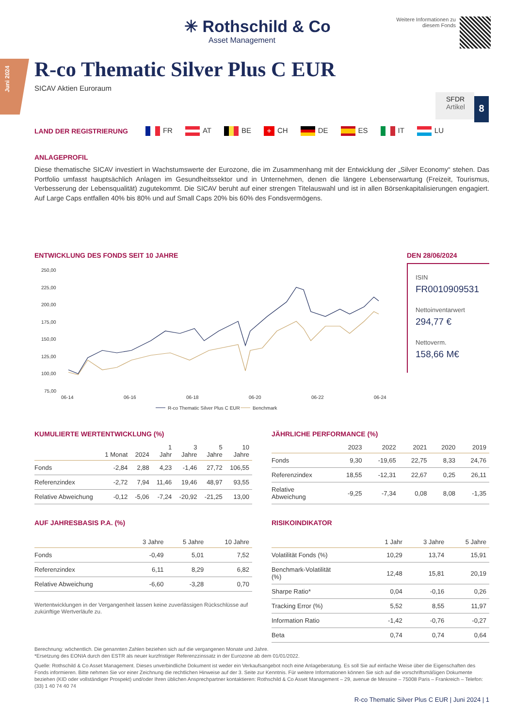Juni 2024
✳ Rothschild & Co
Asset Management
Weitere Informationen zu
diesem Fonds
R-co Thematic Silver Plus C EUR
SICAV Aktien Euroraum
SFDR
Artikel
8
LAND DER REGISTRIERUNG FR AT BE + CH DE ES IT LU
ANLAGEPROFIL
Diese thematische SICAV investiert in Wachstumswerte der Eurozone, die im Zusammenhang mit der Entwicklung der „Silver Economy“ stehen. Das Portfolio umfasst hauptsächlich Anlagen im Gesundheitssektor und in Unternehmen, denen die längere Lebenserwartung (Freizeit, Tourismus, Verbesserung der Lebensqualität) zugutekommt. Die SICAV beruht auf einer strengen Titelauswahl und ist in allen Börsenkapitalisierungen engagiert. Auf Large Caps entfallen 40% bis 80% und auf Small Caps 20% bis 60% des Fondsvermögens.
ENTWICKLUNG DES FONDS SEIT 10 JAHRE
250,00
225,00
200,00
175,00
150,00
125,00
100,00
75,00
06-14
06-16
06-18
06-20
06-22
06-24
R-co Thematic Silver Plus C EUR
Benchmark
DEN 28/06/2024
ISIN
FR0010909531
Nettoinventarwert
294,77 €
Nettoverm.
158,66 M€
KUMULIERTE WERTENTWICKLUNG (%)
| | 1 Monat | 2024 | 1 Jahr | 3 Jahre | 5 Jahre | 10 Jahre |
| --- | --- | --- | --- | --- | --- | --- |
| Fonds | -2,84 | 2,88 | 4,23 | -1,46 | 27,72 | 106,55 |
| Referenzindex | -2,72 | 7,94 | 11,46 | 19,46 | 48,97 | 93,55 |
| Relative Abweichung | -0,12 | -5,06 | -7,24 | -20,92 | -21,25 | 13,00 |
JÄHRLICHE PERFORMANCE (%)
| | 2023 | 2022 | 2021 | 2020 | 2019 |
| --- | --- | --- | --- | --- | --- |
| Fonds | 9,30 | -19,65 | 22,75 | 8,33 | 24,76 |
| Referenzindex | 18,55 | -12,31 | 22,67 | 0,25 | 26,11 |
| Relative Abweichung | -9,25 | -7,34 | 0,08 | 8,08 | -1,35 |
AUF JAHRESBASIS P.A. (%)
| | 3 Jahre | 5 Jahre | 10 Jahre |
| --- | --- | --- | --- |
| Fonds | -0,49 | 5,01 | 7,52 |
| Referenzindex | 6,11 | 8,29 | 6,82 |
| Relative Abweichung | -6,60 | -3,28 | 0,70 |
Wertentwicklungen in der Vergangenheit lassen keine zuverlässigen Rückschlüsse auf zukünftige Wertverläufe zu.
RISIKOINDIKATOR
| | 1 Jahr | 3 Jahre | 5 Jahre |
| --- | --- | --- | --- |
| Volatilität Fonds (%) | 10,29 | 13,74 | 15,91 |
| Benchmark-Volatilität (%) | 12,48 | 15,81 | 20,19 |
| Sharpe Ratio* | 0,04 | -0,16 | 0,26 |
| Tracking Error (%) | 5,52 | 8,55 | 11,97 |
| Information Ratio | -1,42 | -0,76 | -0,27 |
| Beta | 0,74 | 0,74 | 0,64 |
Berechnung: wöchentlich. Die genannten Zahlen beziehen sich auf die vergangenen Monate und Jahre.
*Ersetzung des EONIA durch den ESTR als neuer kurzfristiger Referenzzinssatz in der Eurozone ab dem 01/01/2022.
Quelle: Rothschild & Co Asset Management. Dieses unverbindliche Dokument ist weder ein Verkaufsangebot noch eine Anlageberatung. Es soll Sie auf einfache Weise über die Eigenschaften des Fonds informieren. Bitte nehmen Sie vor einer Zeichnung die rechtlichen Hinweise auf der 3. Seite zur Kenntnis. Für weitere Informationen können Sie sich auf die vorschriftsmäßigen Dokumente beziehen (KID oder vollständiger Prospekt) und/oder Ihren üblichen Ansprechpartner kontaktieren: Rothschild & Co Asset Management – 29, avenue de Messine – 75008 Paris – Frankreich – Telefon: (33) 1 40 74 40 74
R-co Thematic Silver Plus C EUR | Juni 2024 | 1